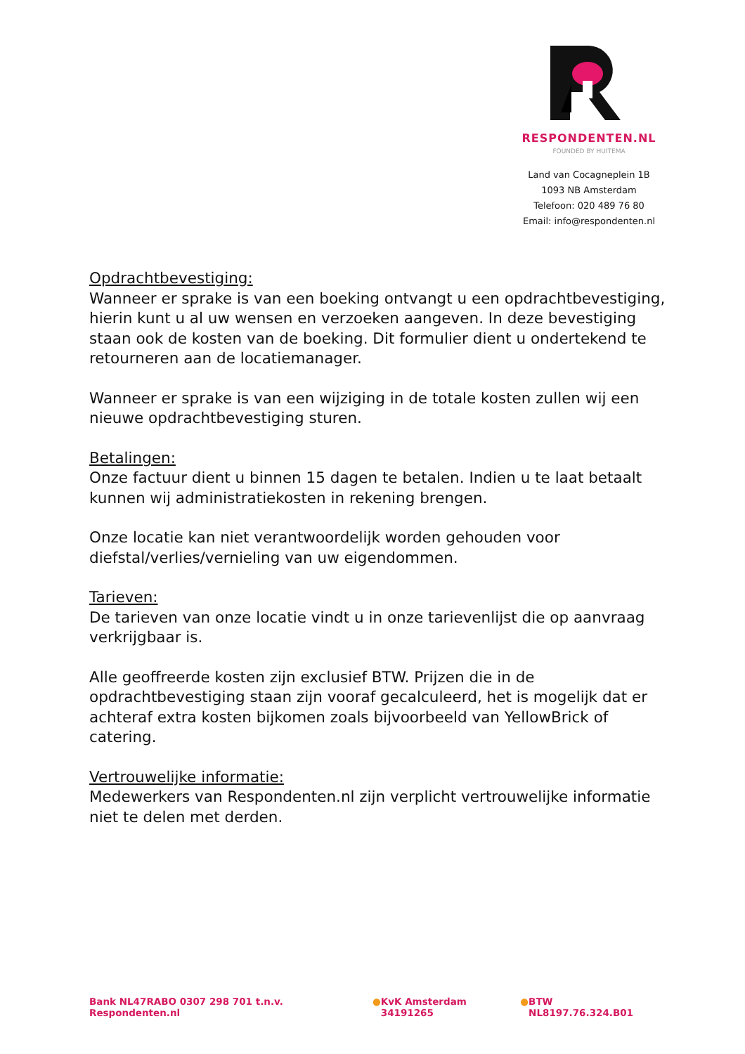RESPONDENTEN.NL
FOUNDED BY HUITEMA
Land van Cocagneplein 1B
1093 NB Amsterdam
Telefoon: 020 489 76 80
Email: info@respondenten.nl
Opdrachtbevestiging:
Wanneer er sprake is van een boeking ontvangt u een opdrachtbevestiging, hierin kunt u al uw wensen en verzoeken aangeven. In deze bevestiging staan ook de kosten van de boeking. Dit formulier dient u ondertekend te retourneren aan de locatiemanager.
Wanneer er sprake is van een wijziging in de totale kosten zullen wij een nieuwe opdrachtbevestiging sturen.
Betalingen:
Onze factuur dient u binnen 15 dagen te betalen. Indien u te laat betaalt kunnen wij administratiekosten in rekening brengen.
Onze locatie kan niet verantwoordelijk worden gehouden voor diefstal/verlies/vernieling van uw eigendommen.
Tarieven:
De tarieven van onze locatie vindt u in onze tarievenlijst die op aanvraag verkrijgbaar is.
Alle geoffreerde kosten zijn exclusief BTW. Prijzen die in de opdrachtbevestiging staan zijn vooraf gecalculeerd, het is mogelijk dat er achteraf extra kosten bijkomen zoals bijvoorbeeld van YellowBrick of catering.
Vertrouwelijke informatie:
Medewerkers van Respondenten.nl zijn verplicht vertrouwelijke informatie niet te delen met derden.
Bank NL47RABO 0307 298 701 t.n.v. Respondenten.nl ● KvK Amsterdam 34191265 ● BTW NL8197.76.324.B01